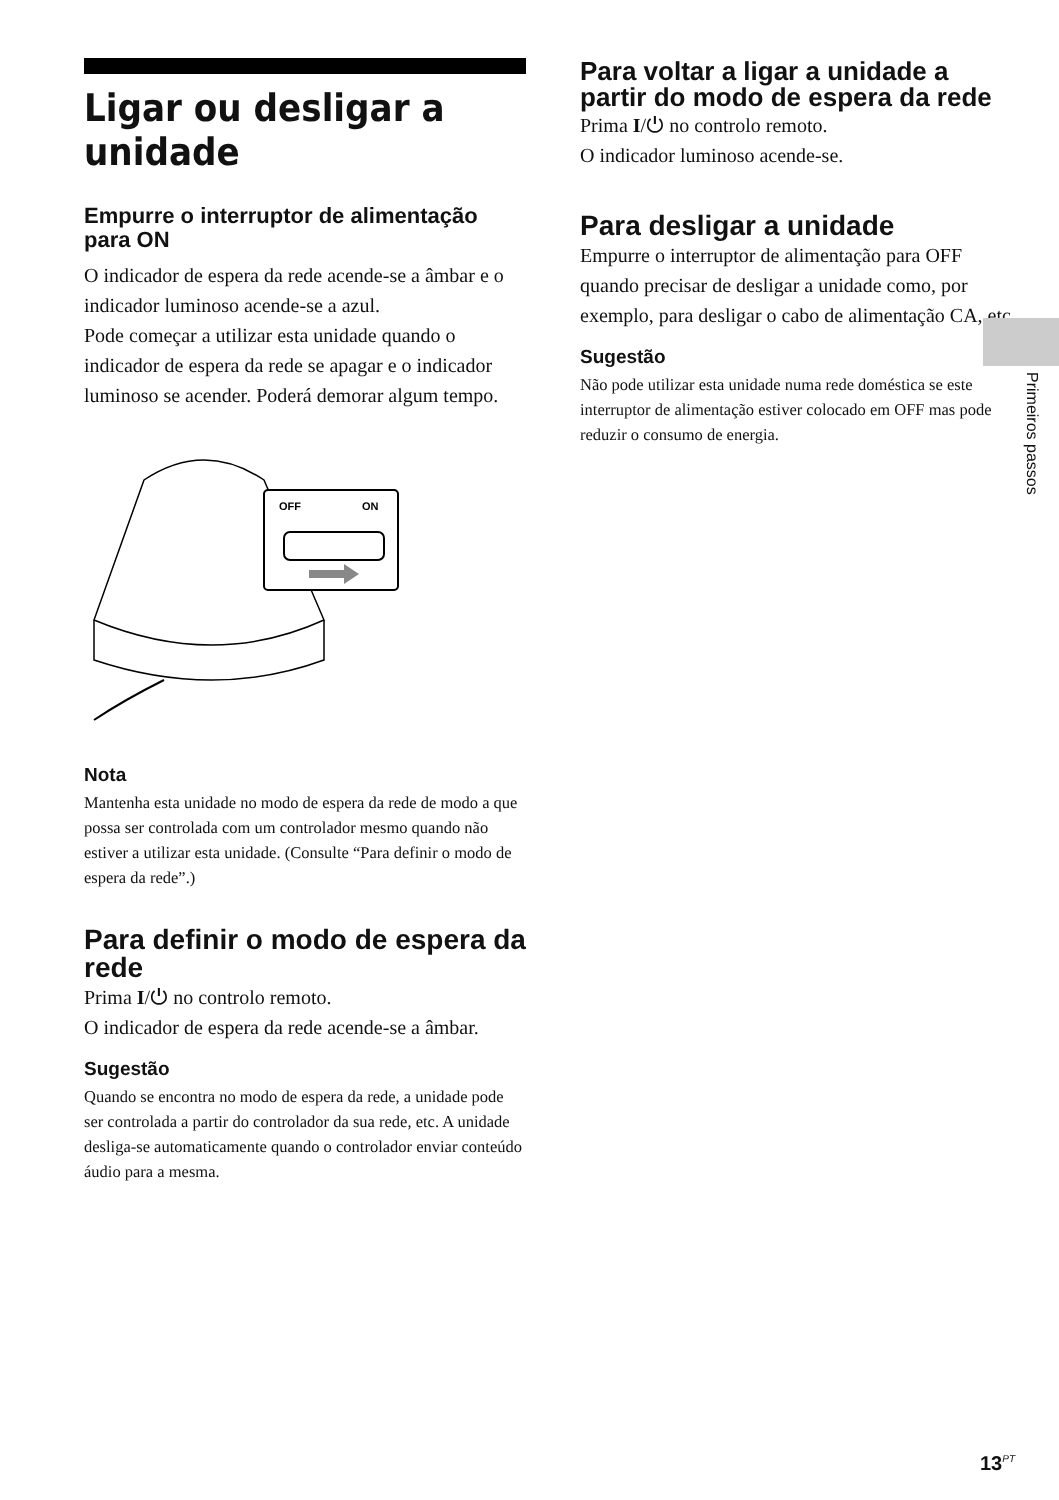Ligar ou desligar a unidade
Empurre o interruptor de alimentação para ON
O indicador de espera da rede acende-se a âmbar e o indicador luminoso acende-se a azul.
Pode começar a utilizar esta unidade quando o indicador de espera da rede se apagar e o indicador luminoso se acender. Poderá demorar algum tempo.
OFF
ON
Nota
Mantenha esta unidade no modo de espera da rede de modo a que possa ser controlada com um controlador mesmo quando não estiver a utilizar esta unidade. (Consulte “Para definir o modo de espera da rede”.)
Para definir o modo de espera da rede
Prima I/⏻ no controlo remoto.
O indicador de espera da rede acende-se a âmbar.
Sugestão
Quando se encontra no modo de espera da rede, a unidade pode ser controlada a partir do controlador da sua rede, etc. A unidade desliga-se automaticamente quando o controlador enviar conteúdo áudio para a mesma.
Para voltar a ligar a unidade a partir do modo de espera da rede
Prima I/⏻ no controlo remoto.
O indicador luminoso acende-se.
Para desligar a unidade
Empurre o interruptor de alimentação para OFF quando precisar de desligar a unidade como, por exemplo, para desligar o cabo de alimentação CA, etc.
Sugestão
Não pode utilizar esta unidade numa rede doméstica se este interruptor de alimentação estiver colocado em OFF mas pode reduzir o consumo de energia.
Primeiros passos
13<sup>PT</sup>